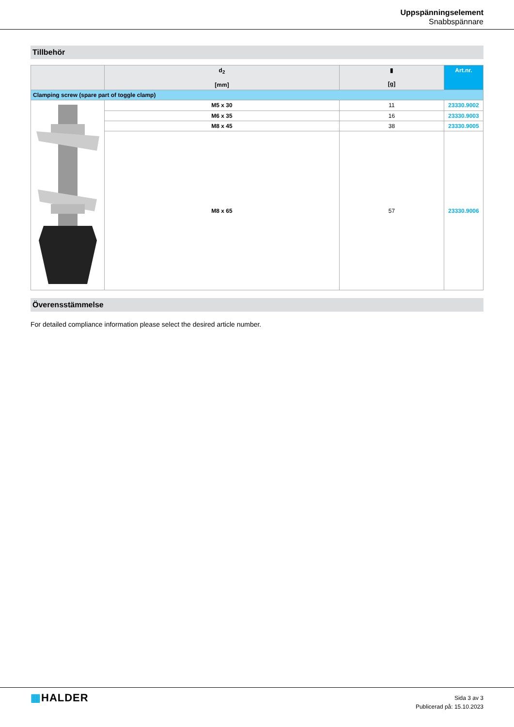Uppspänningselement
Snabbspännare
Tillbehör
| | d<sub>2</sub> [mm] | ▮ [g] | Art.nr. |
| --- | --- | --- | --- |
| Clamping screw (spare part of toggle clamp) | | | |
| | M5 x 30 | 11 | 23330.9002 |
| | M6 x 35 | 16 | 23330.9003 |
| | M8 x 45 | 38 | 23330.9005 |
| | M8 x 65 | 57 | 23330.9006 |
Överensstämmelse
For detailed compliance information please select the desired article number.
▦HALDER
Sida 3 av 3
Publicerad på: 15.10.2023